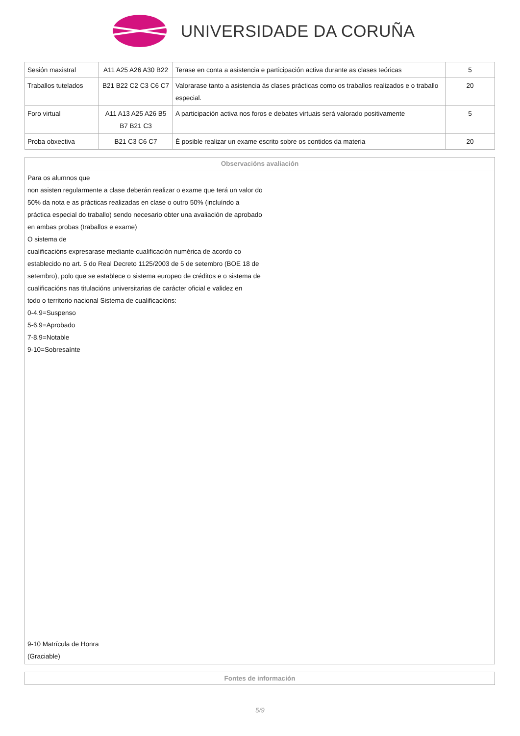UNIVERSIDADE DA CORUÑA
| Sesión maxistral | A11 A25 A26 A30 B22 | Terase en conta a asistencia e participación activa durante as clases teóricas | 5 |
| Traballos tutelados | B21 B22 C2 C3 C6 C7 | Valorarase tanto a asistencia ás clases prácticas como os traballos realizados e o traballo especial. | 20 |
| Foro virtual | A11 A13 A25 A26 B5 B7 B21 C3 | A participación activa nos foros e debates virtuais será valorado positivamente | 5 |
| Proba obxectiva | B21 C3 C6 C7 | É posible realizar un exame escrito sobre os contidos da materia | 20 |
| Observacións avaliación |
| --- |
| Para os alumnos que non asisten regularmente a clase deberán realizar o exame que terá un valor do 50% da nota e as prácticas realizadas en clase o outro 50% (incluíndo a práctica especial do traballo) sendo necesario obter una avaliación de aprobado en ambas probas (traballos e exame) O sistema de cualificacións expresarase mediante cualificación numérica de acordo co establecido no art. 5 do Real Decreto 1125/2003 de 5 de setembro (BOE 18 de setembro), polo que se establece o sistema europeo de créditos e o sistema de cualificacións nas titulacións universitarias de carácter oficial e validez en todo o territorio nacional Sistema de cualificacións: 0-4.9=Suspenso 5-6.9=Aprobado 7-8.9=Notable 9-10=Sobresaínte 9-10 Matrícula de Honra (Graciable) |
| Fontes de información |
| --- |
5/9